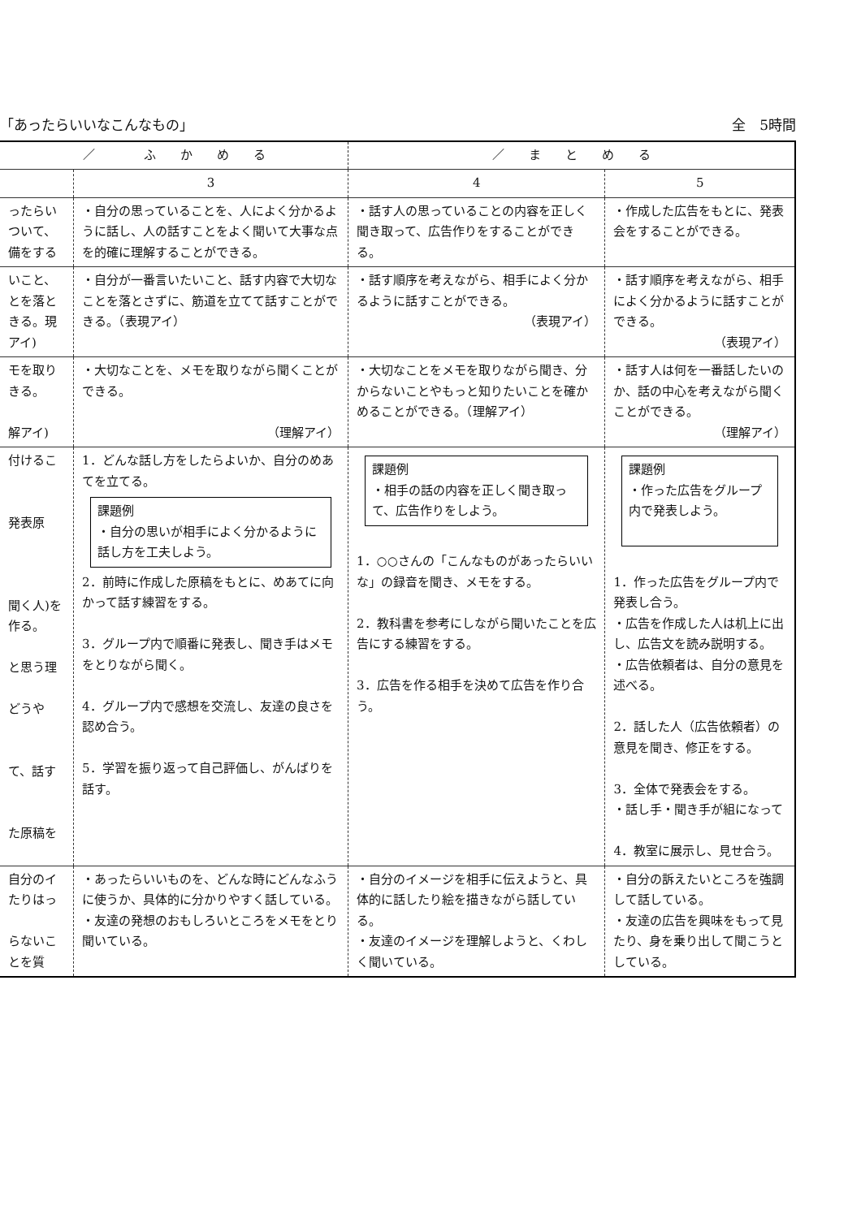「あったらいいなこんなもの」 全　5時間
| ／ ふ か め る | | ／ ま と め る | |
| --- | --- | --- | --- |
| | 3 | 4 | 5 |
| ったらいついて、備をする | ・自分の思っていることを、人によく分かるように話し、人の話すことをよく聞いて大事な点を的確に理解することができる。 | ・話す人の思っていることの内容を正しく聞き取って、広告作りをすることができる。 | ・作成した広告をもとに、発表会をすることができる。 |
| いこと、とを落ときる。現アイ) | ・自分が一番言いたいこと、話す内容で大切なことを落とさずに、筋道を立てて話すことができる。（表現アイ） | ・話す順序を考えながら、相手によく分かるように話すことができる。 （表現アイ） | ・話す順序を考えながら、相手によく分かるように話すことができる。 （表現アイ） |
| モを取りきる。 解アイ) | ・大切なことを、メモを取りながら聞くことができる。 （理解アイ） | ・大切なことをメモを取りながら聞き、分からないことやもっと知りたいことを確かめることができる。（理解アイ） | ・話す人は何を一番話したいのか、話の中心を考えながら聞くことができる。 （理解アイ） |
| 付けるこ 発表原 聞く人)を作る。 と思う理 どうや て、話す た原稿を | 1．どんな話し方をしたらよいか、自分のめあてを立てる。 課題例 ・自分の思いが相手によく分かるように話し方を工夫しよう。 2．前時に作成した原稿をもとに、めあてに向かって話す練習をする。 3．グループ内で順番に発表し、聞き手はメモをとりながら聞く。 4．グループ内で感想を交流し、友達の良さを認め合う。 5．学習を振り返って自己評価し、がんばりを話す。 | 課題例 ・相手の話の内容を正しく聞き取って、広告作りをしよう。 1．○○さんの「こんなものがあったらいいな」の録音を聞き、メモをする。 2．教科書を参考にしながら聞いたことを広告にする練習をする。 3．広告を作る相手を決めて広告を作り合う。 | 課題例 ・作った広告をグループ内で発表しよう。 1．作った広告をグループ内で発表し合う。 ・広告を作成した人は机上に出し、広告文を読み説明する。 ・広告依頼者は、自分の意見を述べる。 2．話した人（広告依頼者）の意見を聞き、修正をする。 3．全体で発表会をする。 ・話し手・聞き手が組になって 4．教室に展示し、見せ合う。 |
| 自分のイたりはっ らないことを質 | ・あったらいいものを、どんな時にどんなふうに使うか、具体的に分かりやすく話している。 ・友達の発想のおもしろいところをメモをとり聞いている。 | ・自分のイメージを相手に伝えようと、具体的に話したり絵を描きながら話している。 ・友達のイメージを理解しようと、くわしく聞いている。 | ・自分の訴えたいところを強調して話している。 ・友達の広告を興味をもって見たり、身を乗り出して聞こうとしている。 |